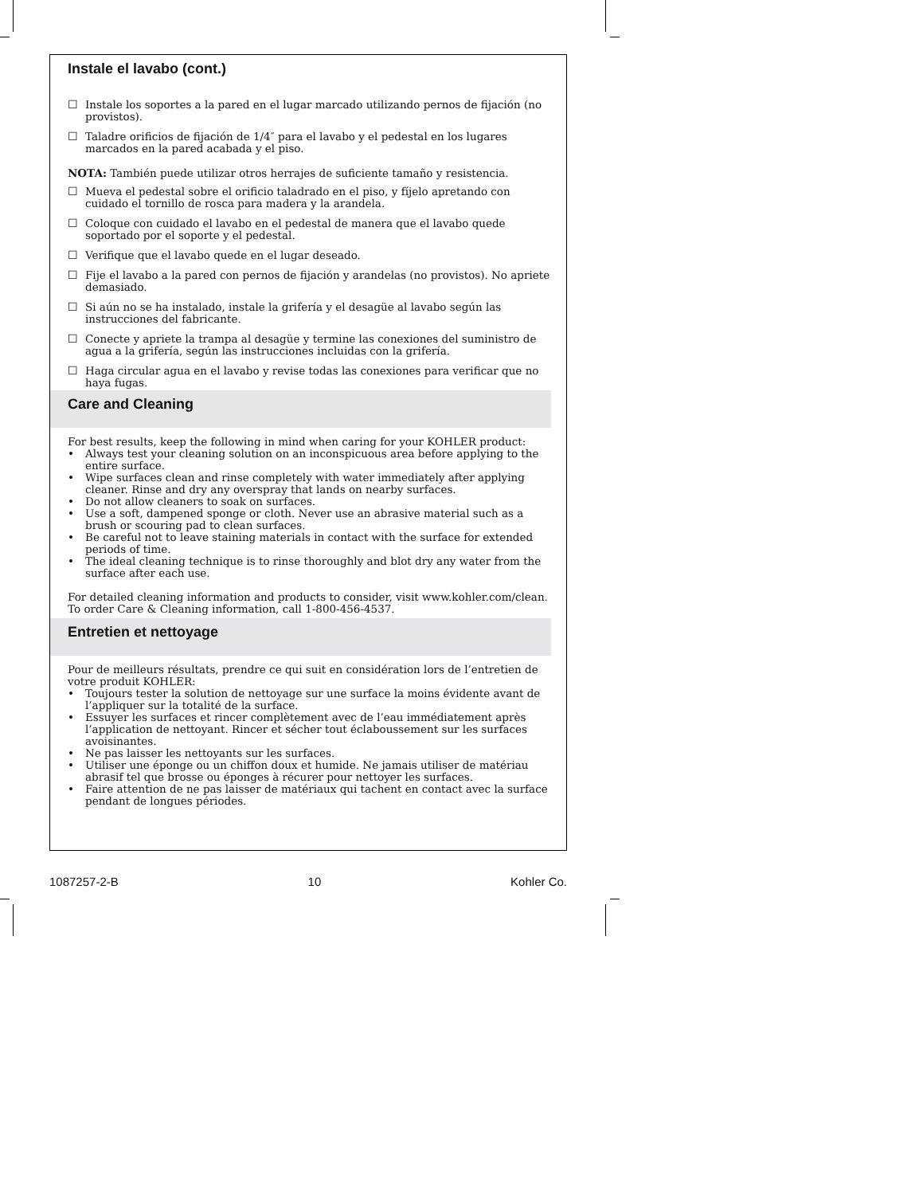Instale el lavabo (cont.)
☐ Instale los soportes a la pared en el lugar marcado utilizando pernos de fijación (no provistos).
☐ Taladre orificios de fijación de 1/4″ para el lavabo y el pedestal en los lugares marcados en la pared acabada y el piso.
NOTA: También puede utilizar otros herrajes de suficiente tamaño y resistencia.
☐ Mueva el pedestal sobre el orificio taladrado en el piso, y fíjelo apretando con cuidado el tornillo de rosca para madera y la arandela.
☐ Coloque con cuidado el lavabo en el pedestal de manera que el lavabo quede soportado por el soporte y el pedestal.
☐ Verifique que el lavabo quede en el lugar deseado.
☐ Fije el lavabo a la pared con pernos de fijación y arandelas (no provistos). No apriete demasiado.
☐ Si aún no se ha instalado, instale la grifería y el desagüe al lavabo según las instrucciones del fabricante.
☐ Conecte y apriete la trampa al desagüe y termine las conexiones del suministro de agua a la grifería, según las instrucciones incluidas con la grifería.
☐ Haga circular agua en el lavabo y revise todas las conexiones para verificar que no haya fugas.
Care and Cleaning
For best results, keep the following in mind when caring for your KOHLER product:
• Always test your cleaning solution on an inconspicuous area before applying to the entire surface.
• Wipe surfaces clean and rinse completely with water immediately after applying cleaner. Rinse and dry any overspray that lands on nearby surfaces.
• Do not allow cleaners to soak on surfaces.
• Use a soft, dampened sponge or cloth. Never use an abrasive material such as a brush or scouring pad to clean surfaces.
• Be careful not to leave staining materials in contact with the surface for extended periods of time.
• The ideal cleaning technique is to rinse thoroughly and blot dry any water from the surface after each use.
For detailed cleaning information and products to consider, visit www.kohler.com/clean. To order Care & Cleaning information, call 1-800-456-4537.
Entretien et nettoyage
Pour de meilleurs résultats, prendre ce qui suit en considération lors de l’entretien de votre produit KOHLER:
• Toujours tester la solution de nettoyage sur une surface la moins évidente avant de l’appliquer sur la totalité de la surface.
• Essuyer les surfaces et rincer complètement avec de l’eau immédiatement après l’application de nettoyant. Rincer et sécher tout éclaboussement sur les surfaces avoisinantes.
• Ne pas laisser les nettoyants sur les surfaces.
• Utiliser une éponge ou un chiffon doux et humide. Ne jamais utiliser de matériau abrasif tel que brosse ou éponges à récurer pour nettoyer les surfaces.
• Faire attention de ne pas laisser de matériaux qui tachent en contact avec la surface pendant de longues périodes.
1087257-2-B 10 Kohler Co.